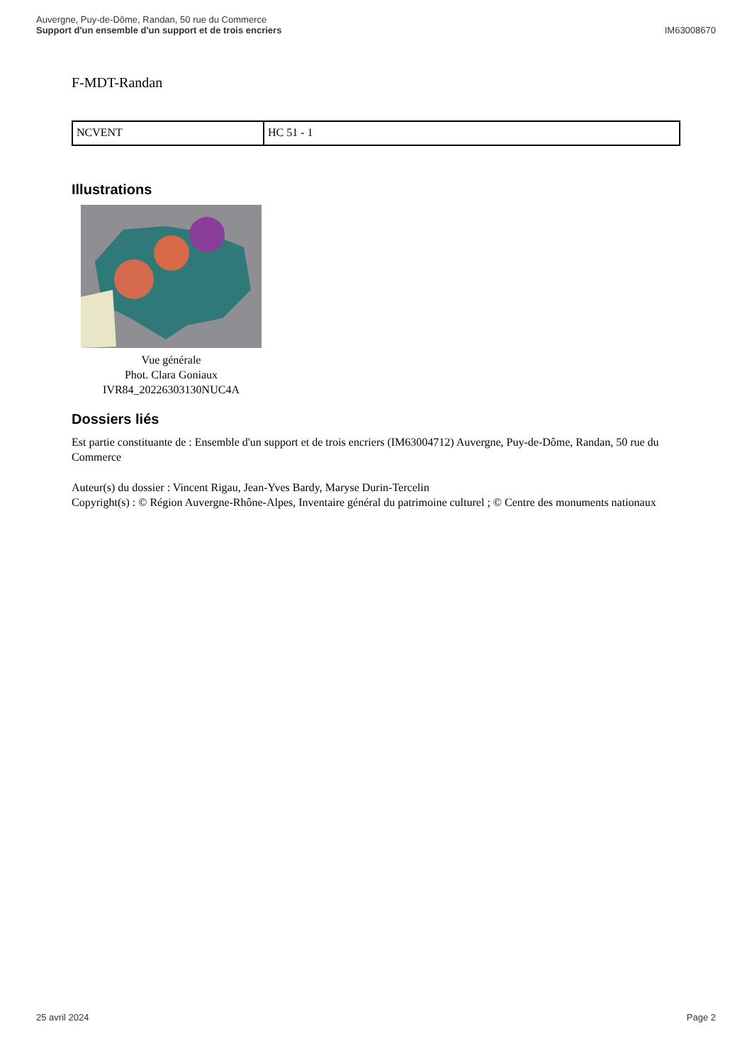Auvergne, Puy-de-Dôme, Randan, 50 rue du Commerce
Support d'un ensemble d'un support et de trois encriers
IM63008670
F-MDT-Randan
| NCVENT | HC 51 - 1 |
Illustrations
Vue générale
Phot. Clara Goniaux
IVR84_20226303130NUC4A
Dossiers liés
Est partie constituante de : Ensemble d'un support et de trois encriers (IM63004712) Auvergne, Puy-de-Dôme, Randan, 50 rue du Commerce
Auteur(s) du dossier : Vincent Rigau, Jean-Yves Bardy, Maryse Durin-Tercelin
Copyright(s) : © Région Auvergne-Rhône-Alpes, Inventaire général du patrimoine culturel ; © Centre des monuments nationaux
25 avril 2024 Page 2